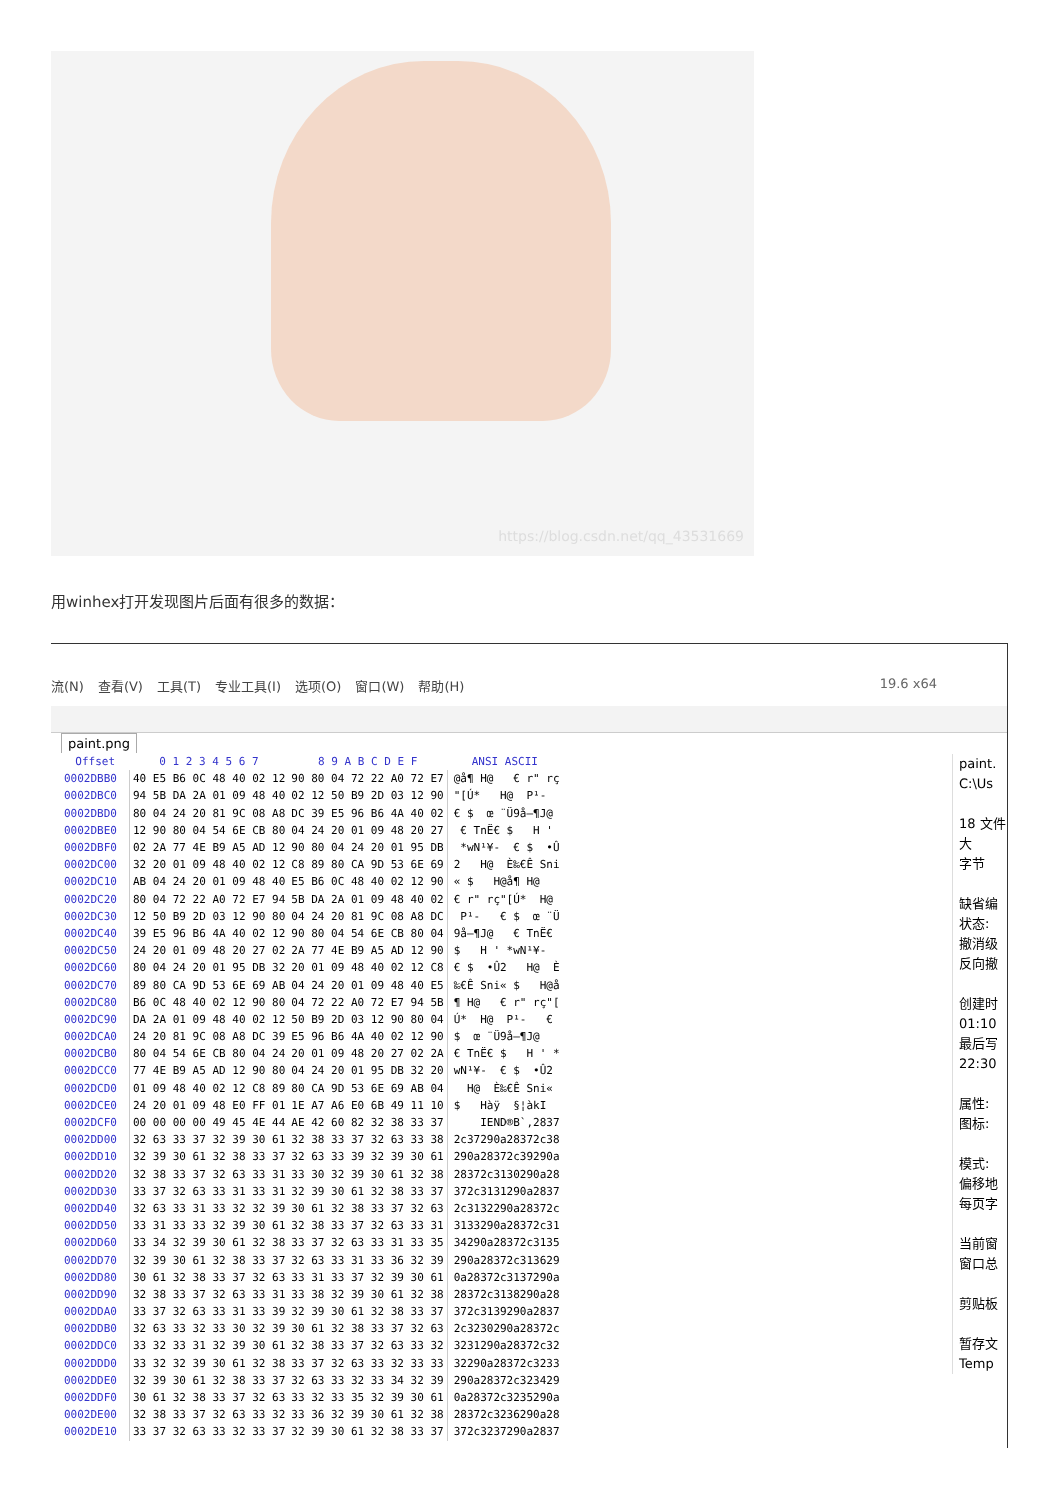https://blog.csdn.net/qq_43531669
用winhex打开发现图片后面有很多的数据：
流(N) 查看(V) 工具(T) 专业工具(I) 选项(O) 窗口(W) 帮助(H) 19.6 x64
paint.png
| Offset | 0 1 2 3 4 5 6 7 | 8 9 A B C D E F | ANSI ASCII |
| --- | --- | --- | --- |
| 0002DBB0 | 40 E5 B6 0C 48 40 02 12 | 90 80 04 72 22 A0 72 E7 | @å¶ H@ € r" rç |
| 0002DBC0 | 94 5B DA 2A 01 09 48 40 | 02 12 50 B9 2D 03 12 90 | "[Ú* H@ P¹- |
| 0002DBD0 | 80 04 24 20 81 9C 08 A8 | DC 39 E5 96 B6 4A 40 02 | € $ œ ¨Ü9å–¶J@ |
| 0002DBE0 | 12 90 80 04 54 6E CB 80 | 04 24 20 01 09 48 20 27 | € TnË€ $ H ' |
| 0002DBF0 | 02 2A 77 4E B9 A5 AD 12 | 90 80 04 24 20 01 95 DB | *wN¹¥- € $ •Û |
| 0002DC00 | 32 20 01 09 48 40 02 12 | C8 89 80 CA 9D 53 6E 69 | 2 H@ È‰€Ê Sni |
| 0002DC10 | AB 04 24 20 01 09 48 40 | E5 B6 0C 48 40 02 12 90 | « $ H@å¶ H@ |
| 0002DC20 | 80 04 72 22 A0 72 E7 94 | 5B DA 2A 01 09 48 40 02 | € r" rç"[Ú* H@ |
| 0002DC30 | 12 50 B9 2D 03 12 90 80 | 04 24 20 81 9C 08 A8 DC | P¹- € $ œ ¨Ü |
| 0002DC40 | 39 E5 96 B6 4A 40 02 12 | 90 80 04 54 6E CB 80 04 | 9å–¶J@ € TnË€ |
| 0002DC50 | 24 20 01 09 48 20 27 02 | 2A 77 4E B9 A5 AD 12 90 | $ H ' *wN¹¥- |
| 0002DC60 | 80 04 24 20 01 95 DB 32 | 20 01 09 48 40 02 12 C8 | € $ •Û2 H@ È |
| 0002DC70 | 89 80 CA 9D 53 6E 69 AB | 04 24 20 01 09 48 40 E5 | ‰€Ê Sni« $ H@å |
| 0002DC80 | B6 0C 48 40 02 12 90 80 | 04 72 22 A0 72 E7 94 5B | ¶ H@ € r" rç"[ |
| 0002DC90 | DA 2A 01 09 48 40 02 12 | 50 B9 2D 03 12 90 80 04 | Ú* H@ P¹- € |
| 0002DCA0 | 24 20 81 9C 08 A8 DC 39 | E5 96 B6 4A 40 02 12 90 | $ œ ¨Ü9å–¶J@ |
| 0002DCB0 | 80 04 54 6E CB 80 04 24 | 20 01 09 48 20 27 02 2A | € TnË€ $ H ' * |
| 0002DCC0 | 77 4E B9 A5 AD 12 90 80 | 04 24 20 01 95 DB 32 20 | wN¹¥- € $ •Û2 |
| 0002DCD0 | 01 09 48 40 02 12 C8 89 | 80 CA 9D 53 6E 69 AB 04 | H@ È‰€Ê Sni« |
| 0002DCE0 | 24 20 01 09 48 E0 FF 01 | 1E A7 A6 E0 6B 49 11 10 | $ Hàÿ §¦àkI |
| 0002DCF0 | 00 00 00 00 49 45 4E 44 | AE 42 60 82 32 38 33 37 | IEND®B`‚2837 |
| 0002DD00 | 32 63 33 37 32 39 30 61 | 32 38 33 37 32 63 33 38 | 2c37290a28372c38 |
| 0002DD10 | 32 39 30 61 32 38 33 37 | 32 63 33 39 32 39 30 61 | 290a28372c39290a |
| 0002DD20 | 32 38 33 37 32 63 33 31 | 33 30 32 39 30 61 32 38 | 28372c3130290a28 |
| 0002DD30 | 33 37 32 63 33 31 33 31 | 32 39 30 61 32 38 33 37 | 372c3131290a2837 |
| 0002DD40 | 32 63 33 31 33 32 32 39 | 30 61 32 38 33 37 32 63 | 2c3132290a28372c |
| 0002DD50 | 33 31 33 33 32 39 30 61 | 32 38 33 37 32 63 33 31 | 3133290a28372c31 |
| 0002DD60 | 33 34 32 39 30 61 32 38 | 33 37 32 63 33 31 33 35 | 34290a28372c3135 |
| 0002DD70 | 32 39 30 61 32 38 33 37 | 32 63 33 31 33 36 32 39 | 290a28372c313629 |
| 0002DD80 | 30 61 32 38 33 37 32 63 | 33 31 33 37 32 39 30 61 | 0a28372c3137290a |
| 0002DD90 | 32 38 33 37 32 63 33 31 | 33 38 32 39 30 61 32 38 | 28372c3138290a28 |
| 0002DDA0 | 33 37 32 63 33 31 33 39 | 32 39 30 61 32 38 33 37 | 372c3139290a2837 |
| 0002DDB0 | 32 63 33 32 33 30 32 39 | 30 61 32 38 33 37 32 63 | 2c3230290a28372c |
| 0002DDC0 | 33 32 33 31 32 39 30 61 | 32 38 33 37 32 63 33 32 | 3231290a28372c32 |
| 0002DDD0 | 33 32 32 39 30 61 32 38 | 33 37 32 63 33 32 33 33 | 32290a28372c3233 |
| 0002DDE0 | 32 39 30 61 32 38 33 37 | 32 63 33 32 33 34 32 39 | 290a28372c323429 |
| 0002DDF0 | 30 61 32 38 33 37 32 63 | 33 32 33 35 32 39 30 61 | 0a28372c3235290a |
| 0002DE00 | 32 38 33 37 32 63 33 32 | 33 36 32 39 30 61 32 38 | 28372c3236290a28 |
| 0002DE10 | 33 37 32 63 33 32 33 37 | 32 39 30 61 32 38 33 37 | 372c3237290a2837 |
paint.
C:\Us
18 文件大
字节
缺省编
状态:
撤消级
反向撤
创建时
01:10
最后写
22:30
属性:
图标:
模式:
偏移地
每页字
当前窗
窗口总
剪贴板
暂存文
Temp